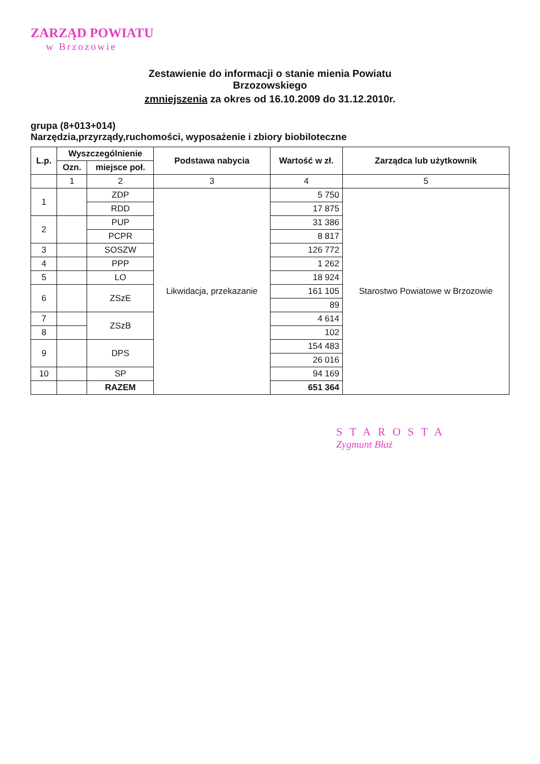ZARZĄD POWIATU
w Brzozowie
Zestawienie do informacji o stanie mienia Powiatu
Brzozowskiego
zmniejszenia za okres od 16.10.2009 do 31.12.2010r.
grupa (8+013+014)
Narzędzia,przyrządy,ruchomości, wyposażenie i zbiory biobiloteczne
| L.p. | Wyszczególnienie | | Podstawa nabycia | Wartość w zł. | Zarządca lub użytkownik |
| --- | --- | --- | --- | --- | --- |
| | Ozn. | miejsce poł. | | | |
| | 1 | 2 | 3 | 4 | 5 |
| 1 | | ZDP | Likwidacja, przekazanie | 5 750 | Starostwo Powiatowe w Brzozowie |
| | | RDD | | 17 875 | |
| 2 | | PUP | | 31 386 | |
| | | PCPR | | 8 817 | |
| 3 | | SOSZW | | 126 772 | |
| 4 | | PPP | | 1 262 | |
| 5 | | LO | | 18 924 | |
| 6 | | ZSzE | | 161 105 | |
| | | | | 89 | |
| 7 | | ZSzB | | 4 614 | |
| 8 | | | | 102 | |
| 9 | | DPS | | 154 483 | |
| | | | | 26 016 | |
| 10 | | SP | | 94 169 | |
| | | RAZEM | | 651 364 | |
STAROSTA
Zygmunt Błaż